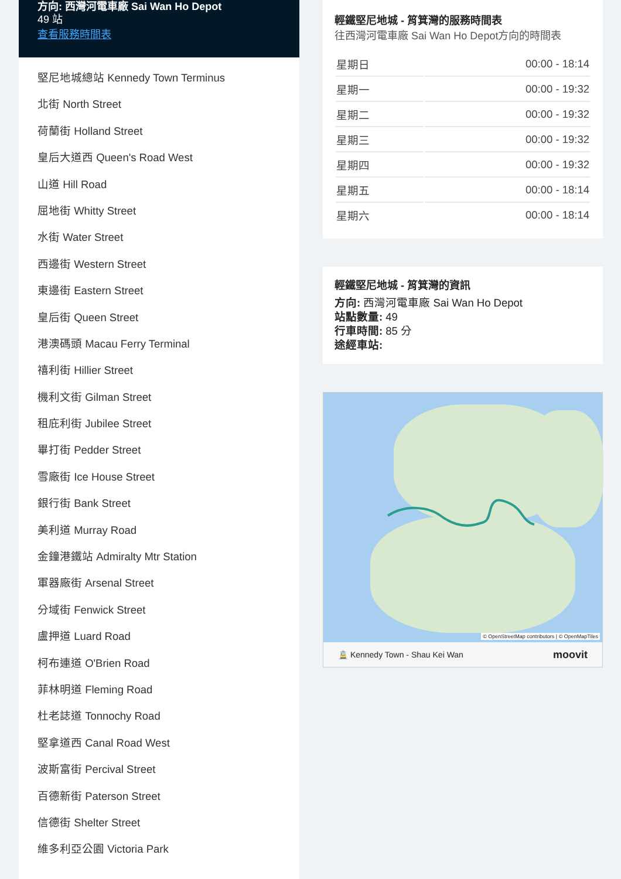方向: 西灣河電車廠 Sai Wan Ho Depot
49 站
查看服務時間表
堅尼地城總站 Kennedy Town Terminus
北街 North Street
荷蘭街 Holland Street
皇后大道西 Queen's Road West
山道 Hill Road
屈地街 Whitty Street
水街 Water Street
西邊街 Western Street
東邊街 Eastern Street
皇后街 Queen Street
港澳碼頭 Macau Ferry Terminal
禧利街 Hillier Street
機利文街 Gilman Street
租庇利街 Jubilee Street
畢打街 Pedder Street
雪廠街 Ice House Street
銀行街 Bank Street
美利道 Murray Road
金鐘港鐵站 Admiralty Mtr Station
軍器廠街 Arsenal Street
分域街 Fenwick Street
盧押道 Luard Road
柯布連道 O'Brien Road
菲林明道 Fleming Road
杜老誌道 Tonnochy Road
堅拿道西 Canal Road West
波斯富街 Percival Street
百德新街 Paterson Street
信德街 Shelter Street
維多利亞公園 Victoria Park
輕鐵堅尼地城 - 筲箕灣的服務時間表
往西灣河電車廠 Sai Wan Ho Depot方向的時間表
| 星期日 | 00:00 - 18:14 |
| 星期一 | 00:00 - 19:32 |
| 星期二 | 00:00 - 19:32 |
| 星期三 | 00:00 - 19:32 |
| 星期四 | 00:00 - 19:32 |
| 星期五 | 00:00 - 18:14 |
| 星期六 | 00:00 - 18:14 |
輕鐵堅尼地城 - 筲箕灣的資訊
方向: 西灣河電車廠 Sai Wan Ho Depot
站點數量: 49
行車時間: 85 分
途經車站:
© OpenStreetMap contributors | © OpenMapTiles
🚊 Kennedy Town - Shau Kei Wan moovit